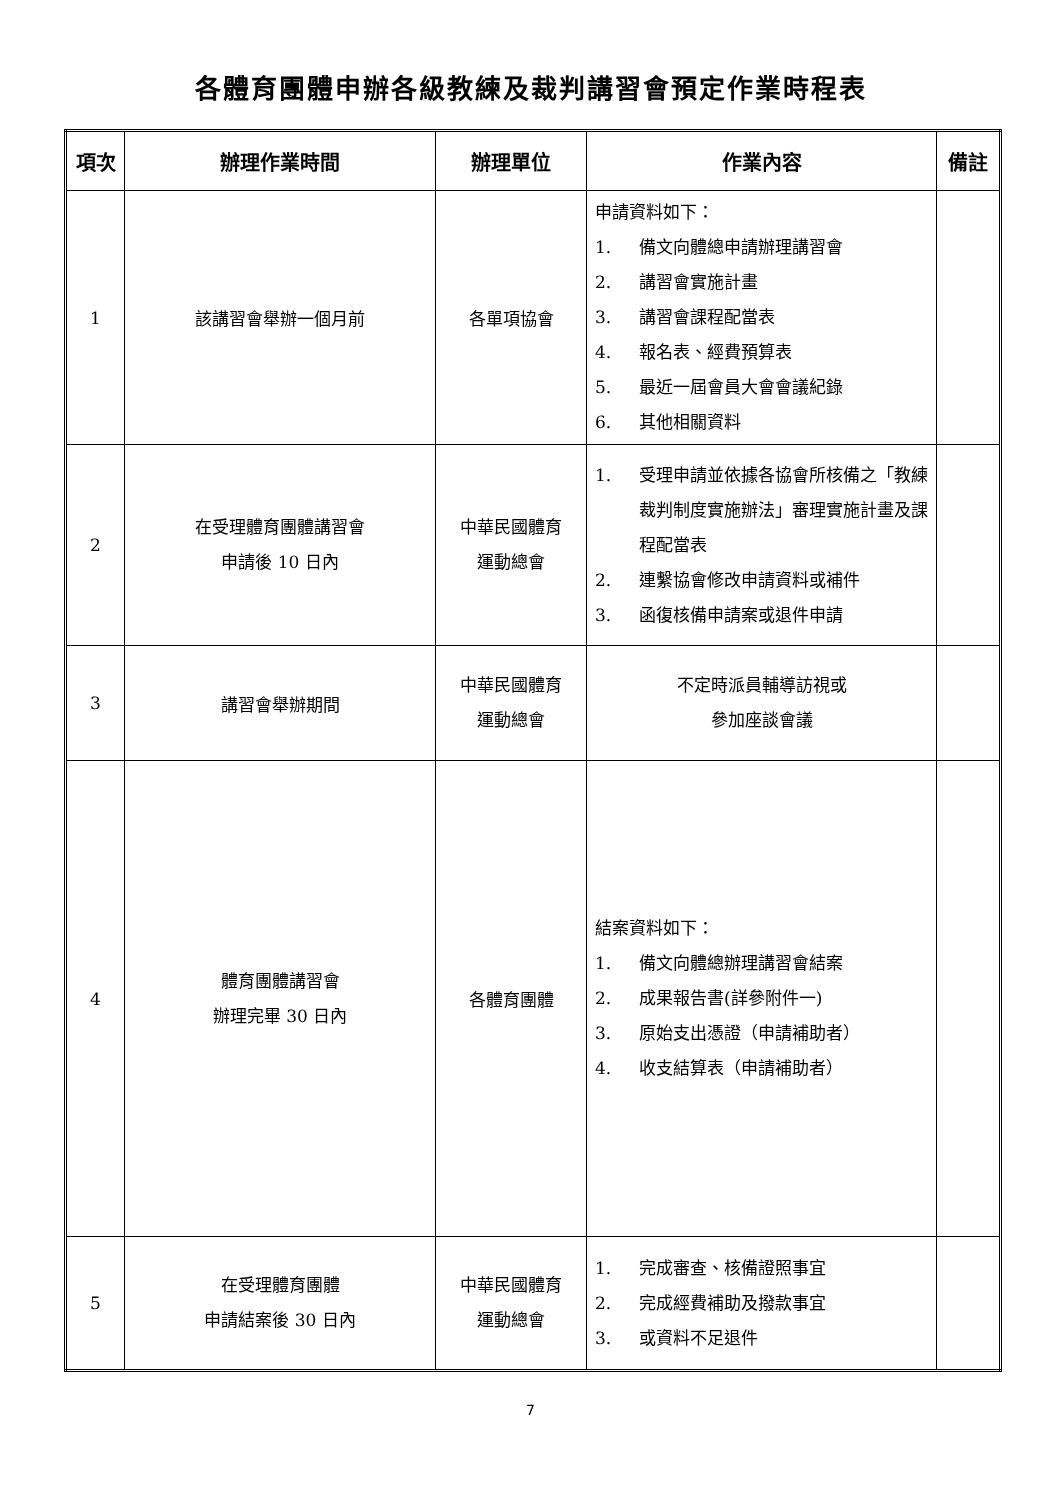各體育團體申辦各級教練及裁判講習會預定作業時程表
| 項次 | 辦理作業時間 | 辦理單位 | 作業內容 | 備註 |
| --- | --- | --- | --- | --- |
| 1 | 該講習會舉辦一個月前 | 各單項協會 | 申請資料如下： 1. 備文向體總申請辦理講習會 2. 講習會實施計畫 3. 講習會課程配當表 4. 報名表、經費預算表 5. 最近一屆會員大會會議紀錄 6. 其他相關資料 | |
| 2 | 在受理體育團體講習會 申請後 10 日內 | 中華民國體育 運動總會 | 1. 受理申請並依據各協會所核備之「教練裁判制度實施辦法」審理實施計畫及課程配當表 2. 連繫協會修改申請資料或補件 3. 函復核備申請案或退件申請 | |
| 3 | 講習會舉辦期間 | 中華民國體育 運動總會 | 不定時派員輔導訪視或 參加座談會議 | |
| 4 | 體育團體講習會 辦理完畢 30 日內 | 各體育團體 | 結案資料如下： 1. 備文向體總辦理講習會結案 2. 成果報告書(詳參附件一) 3. 原始支出憑證（申請補助者） 4. 收支結算表（申請補助者） | |
| 5 | 在受理體育團體 申請結案後 30 日內 | 中華民國體育 運動總會 | 1. 完成審查、核備證照事宜 2. 完成經費補助及撥款事宜 3. 或資料不足退件 | |
7